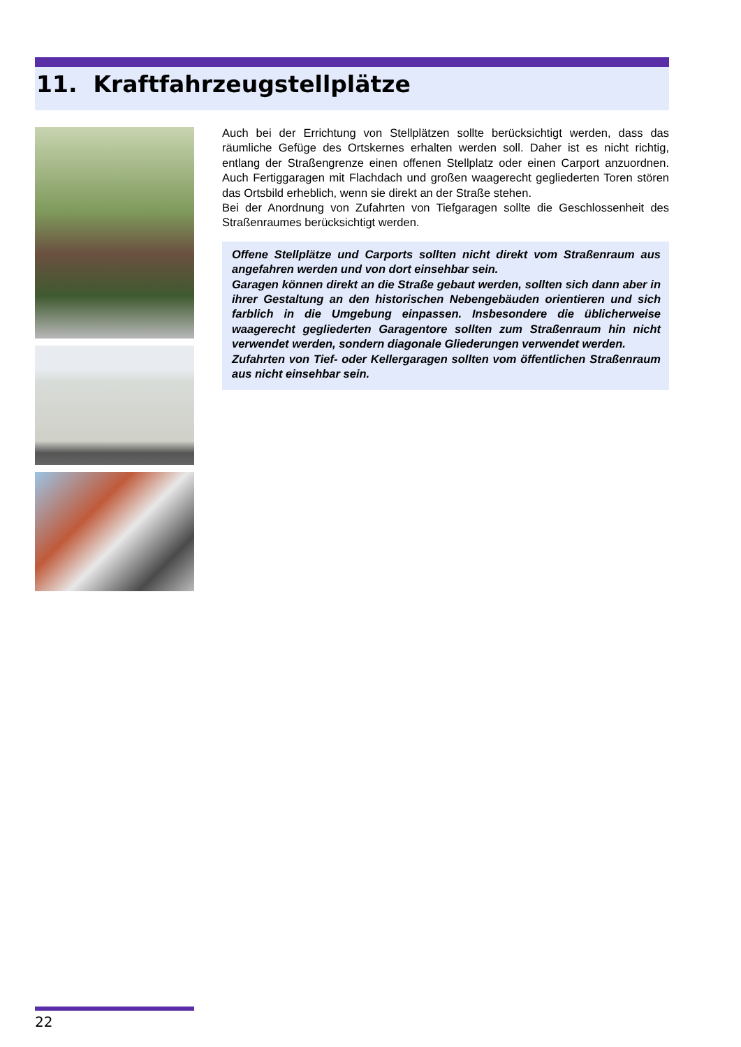11. Kraftfahrzeugstellplätze
Auch bei der Errichtung von Stellplätzen sollte berücksichtigt werden, dass das räumliche Gefüge des Ortskernes erhalten werden soll. Daher ist es nicht richtig, entlang der Straßengrenze einen offenen Stellplatz oder einen Carport anzuordnen. Auch Fertiggaragen mit Flachdach und großen waagerecht gegliederten Toren stören das Ortsbild erheblich, wenn sie direkt an der Straße stehen.
Bei der Anordnung von Zufahrten von Tiefgaragen sollte die Geschlossenheit des Straßenraumes berücksichtigt werden.
Offene Stellplätze und Carports sollten nicht direkt vom Straßenraum aus angefahren werden und von dort einsehbar sein.
Garagen können direkt an die Straße gebaut werden, sollten sich dann aber in ihrer Gestaltung an den historischen Nebengebäuden orientieren und sich farblich in die Umgebung einpassen. Insbesondere die üblicherweise waagerecht gegliederten Garagentore sollten zum Straßenraum hin nicht verwendet werden, sondern diagonale Gliederungen verwendet werden.
Zufahrten von Tief- oder Kellergaragen sollten vom öffentlichen Straßenraum aus nicht einsehbar sein.
22